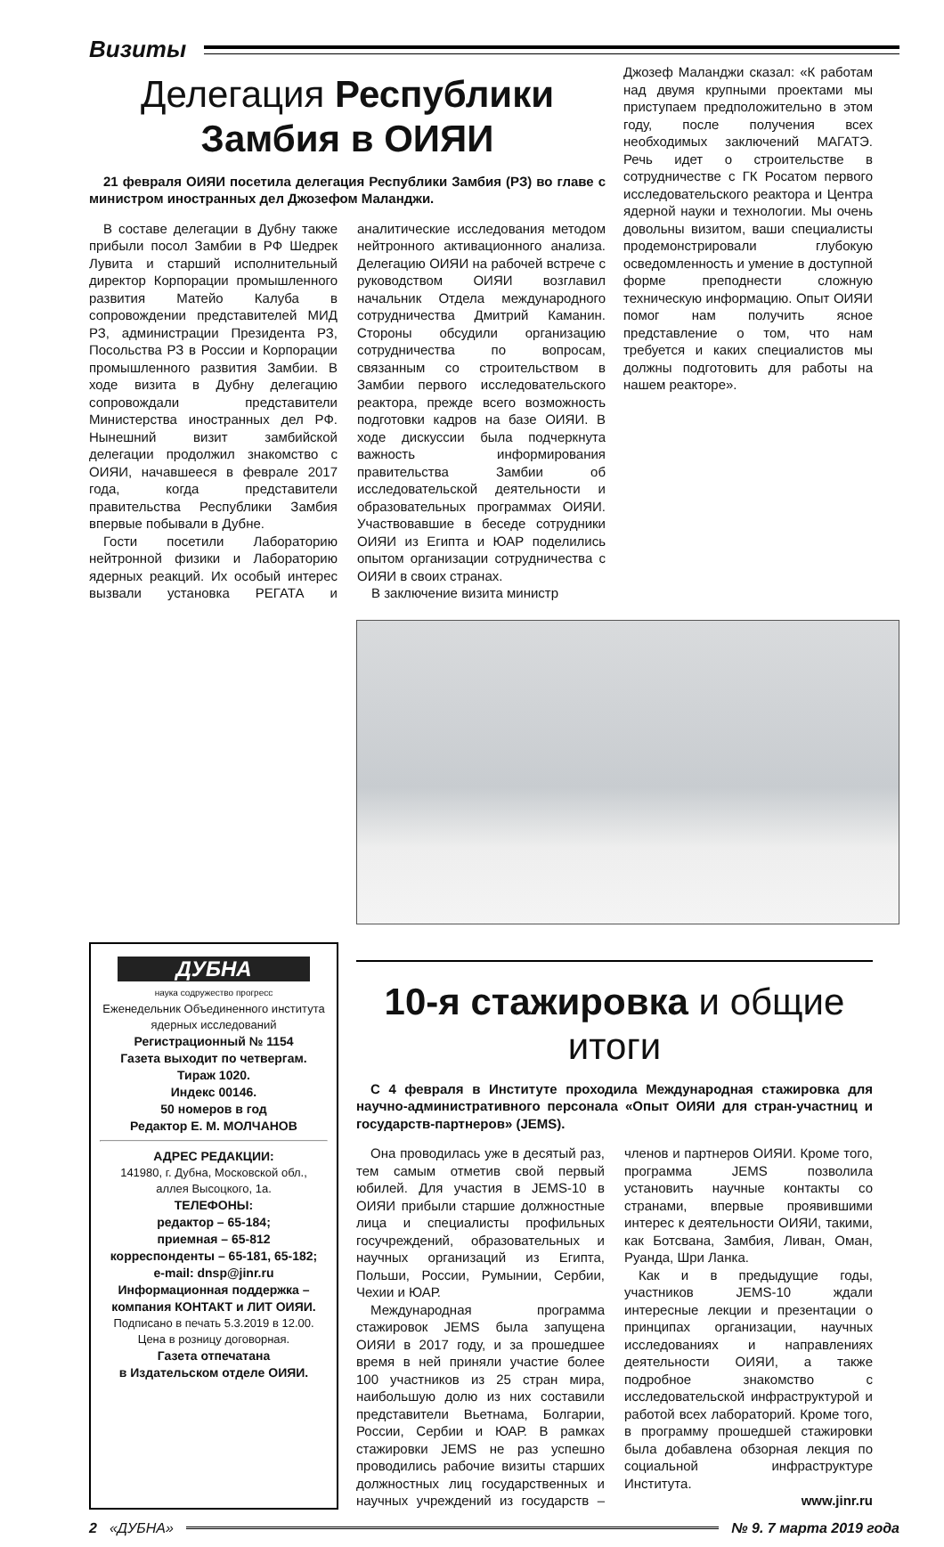Визиты
Делегация Республики Замбия в ОИЯИ
21 февраля ОИЯИ посетила делегация Республики Замбия (РЗ) во главе с министром иностранных дел Джозефом Маланджи.
В составе делегации в Дубну также прибыли посол Замбии в РФ Шедрек Лувита и старший исполнительный директор Корпорации промышленного развития Матейо Калуба в сопровождении представителей МИД РЗ, администрации Президента РЗ, Посольства РЗ в России и Корпорации промышленного развития Замбии. В ходе визита в Дубну делегацию сопровождали представители Министерства иностранных дел РФ. Нынешний визит замбийской делегации продолжил знакомство с ОИЯИ, начавшееся в феврале 2017 года, когда представители правительства Республики Замбия впервые побывали в Дубне.
Гости посетили Лабораторию нейтронной физики и Лабораторию ядерных реакций. Их особый интерес вызвали установка РЕГАТА и аналитические исследования методом нейтронного активационного анализа. Делегацию ОИЯИ на рабочей встрече с руководством ОИЯИ возглавил начальник Отдела международного сотрудничества Дмитрий Каманин. Стороны обсудили организацию сотрудничества по вопросам, связанным со строительством в Замбии первого исследовательского реактора, прежде всего возможность подготовки кадров на базе ОИЯИ. В ходе дискуссии была подчеркнута важность информирования правительства Замбии об исследовательской деятельности и образовательных программах ОИЯИ. Участвовавшие в беседе сотрудники ОИЯИ из Египта и ЮАР поделились опытом организации сотрудничества с ОИЯИ в своих странах.
В заключение визита министр
Джозеф Маланджи сказал: «К работам над двумя крупными проектами мы приступаем предположительно в этом году, после получения всех необходимых заключений МАГАТЭ. Речь идет о строительстве в сотрудничестве с ГК Росатом первого исследовательского реактора и Центра ядерной науки и технологии. Мы очень довольны визитом, ваши специалисты продемонстрировали глубокую осведомленность и умение в доступной форме преподнести сложную техническую информацию. Опыт ОИЯИ помог нам получить ясное представление о том, что нам требуется и каких специалистов мы должны подготовить для работы на нашем реакторе».
ДУБНА
наука содружество прогресс
Еженедельник Объединенного института ядерных исследований
Регистрационный № 1154
Газета выходит по четвергам.
Тираж 1020.
Индекс 00146.
50 номеров в год
Редактор Е. М. МОЛЧАНОВ
АДРЕС РЕДАКЦИИ:
141980, г. Дубна, Московской обл.,
аллея Высоцкого, 1а.
ТЕЛЕФОНЫ:
редактор – 65-184;
приемная – 65-812
корреспонденты – 65-181, 65-182;
e-mail: dnsp@jinr.ru
Информационная поддержка – компания КОНТАКТ и ЛИТ ОИЯИ.
Подписано в печать 5.3.2019 в 12.00.
Цена в розницу договорная.
Газета отпечатана
в Издательском отделе ОИЯИ.
10-я стажировка и общие итоги
С 4 февраля в Институте проходила Международная стажировка для научно-административного персонала «Опыт ОИЯИ для стран-участниц и государств-партнеров» (JEMS).
Она проводилась уже в десятый раз, тем самым отметив свой первый юбилей. Для участия в JEMS-10 в ОИЯИ прибыли старшие должностные лица и специалисты профильных госучреждений, образовательных и научных организаций из Египта, Польши, России, Румынии, Сербии, Чехии и ЮАР.
Международная программа стажировок JEMS была запущена ОИЯИ в 2017 году, и за прошедшее время в ней приняли участие более 100 участников из 25 стран мира, наибольшую долю из них составили представители Вьетнама, Болгарии, России, Сербии и ЮАР. В рамках стажировки JEMS не раз успешно проводились рабочие визиты старших должностных лиц государственных и научных учреждений из государств – членов и партнеров ОИЯИ. Кроме того, программа JEMS позволила установить научные контакты со странами, впервые проявившими интерес к деятельности ОИЯИ, такими, как Ботсвана, Замбия, Ливан, Оман, Руанда, Шри Ланка.
Как и в предыдущие годы, участников JEMS-10 ждали интересные лекции и презентации о принципах организации, научных исследованиях и направлениях деятельности ОИЯИ, а также подробное знакомство с исследовательской инфраструктурой и работой всех лабораторий. Кроме того, в программу прошедшей стажировки была добавлена обзорная лекция по социальной инфраструктуре Института.
www.jinr.ru
2 «ДУБНА» № 9. 7 марта 2019 года